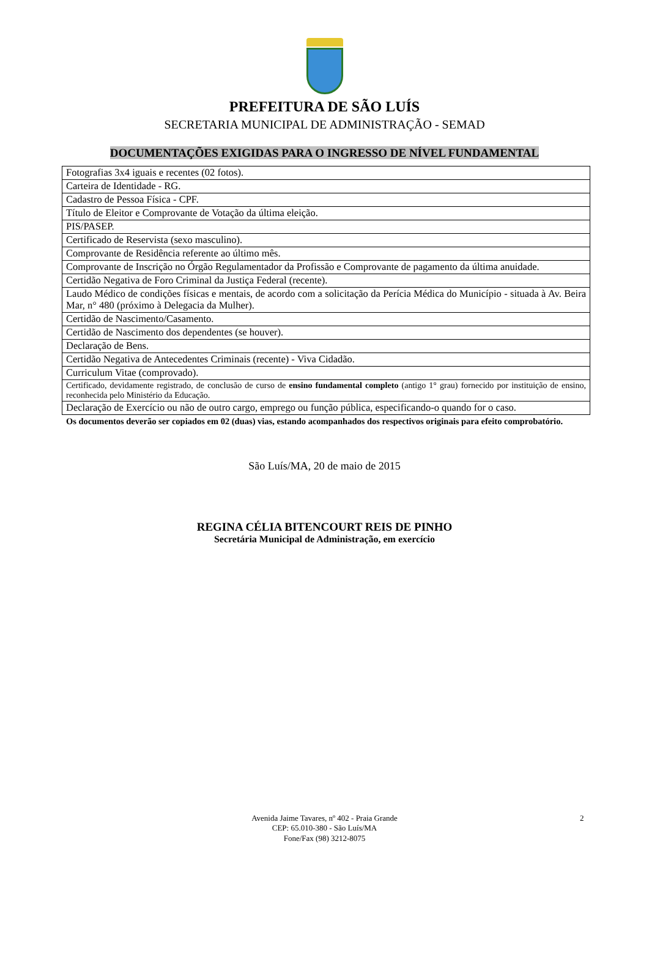PREFEITURA DE SÃO LUÍS
SECRETARIA MUNICIPAL DE ADMINISTRAÇÃO - SEMAD
DOCUMENTAÇÕES EXIGIDAS PARA O INGRESSO DE NÍVEL FUNDAMENTAL
| Fotografias 3x4 iguais e recentes (02 fotos). |
| Carteira de Identidade - RG. |
| Cadastro de Pessoa Física - CPF. |
| Título de Eleitor e Comprovante de Votação da última eleição. |
| PIS/PASEP. |
| Certificado de Reservista (sexo masculino). |
| Comprovante de Residência referente ao último mês. |
| Comprovante de Inscrição no Órgão Regulamentador da Profissão e Comprovante de pagamento da última anuidade. |
| Certidão Negativa de Foro Criminal da Justiça Federal (recente). |
| Laudo Médico de condições físicas e mentais, de acordo com a solicitação da Perícia Médica do Município - situada à Av. Beira Mar, n° 480 (próximo à Delegacia da Mulher). |
| Certidão de Nascimento/Casamento. |
| Certidão de Nascimento dos dependentes (se houver). |
| Declaração de Bens. |
| Certidão Negativa de Antecedentes Criminais (recente) - Viva Cidadão. |
| Curriculum Vitae (comprovado). |
| Certificado, devidamente registrado, de conclusão de curso de ensino fundamental completo (antigo 1° grau) fornecido por instituição de ensino, reconhecida pelo Ministério da Educação. |
| Declaração de Exercício ou não de outro cargo, emprego ou função pública, especificando-o quando for o caso. |
Os documentos deverão ser copiados em 02 (duas) vias, estando acompanhados dos respectivos originais para efeito comprobatório.
São Luís/MA, 20 de maio de 2015
REGINA CÉLIA BITENCOURT REIS DE PINHO
Secretária Municipal de Administração, em exercício
Avenida Jaime Tavares, nº 402 - Praia Grande
CEP: 65.010-380 - São Luís/MA
Fone/Fax (98) 3212-8075
2